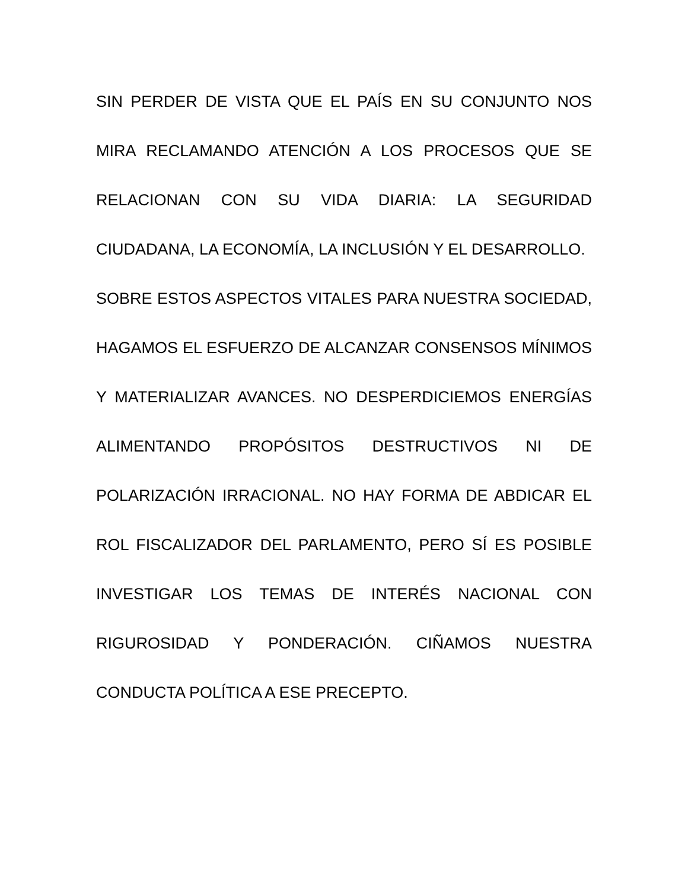SIN PERDER DE VISTA QUE EL PAÍS EN SU CONJUNTO NOS MIRA RECLAMANDO ATENCIÓN A LOS PROCESOS QUE SE RELACIONAN CON SU VIDA DIARIA: LA SEGURIDAD CIUDADANA, LA ECONOMÍA, LA INCLUSIÓN Y EL DESARROLLO.
SOBRE ESTOS ASPECTOS VITALES PARA NUESTRA SOCIEDAD, HAGAMOS EL ESFUERZO DE ALCANZAR CONSENSOS MÍNIMOS Y MATERIALIZAR AVANCES. NO DESPERDICIEMOS ENERGÍAS ALIMENTANDO PROPÓSITOS DESTRUCTIVOS NI DE POLARIZACIÓN IRRACIONAL. NO HAY FORMA DE ABDICAR EL ROL FISCALIZADOR DEL PARLAMENTO, PERO SÍ ES POSIBLE INVESTIGAR LOS TEMAS DE INTERÉS NACIONAL CON RIGUROSIDAD Y PONDERACIÓN. CIÑAMOS NUESTRA CONDUCTA POLÍTICA A ESE PRECEPTO.